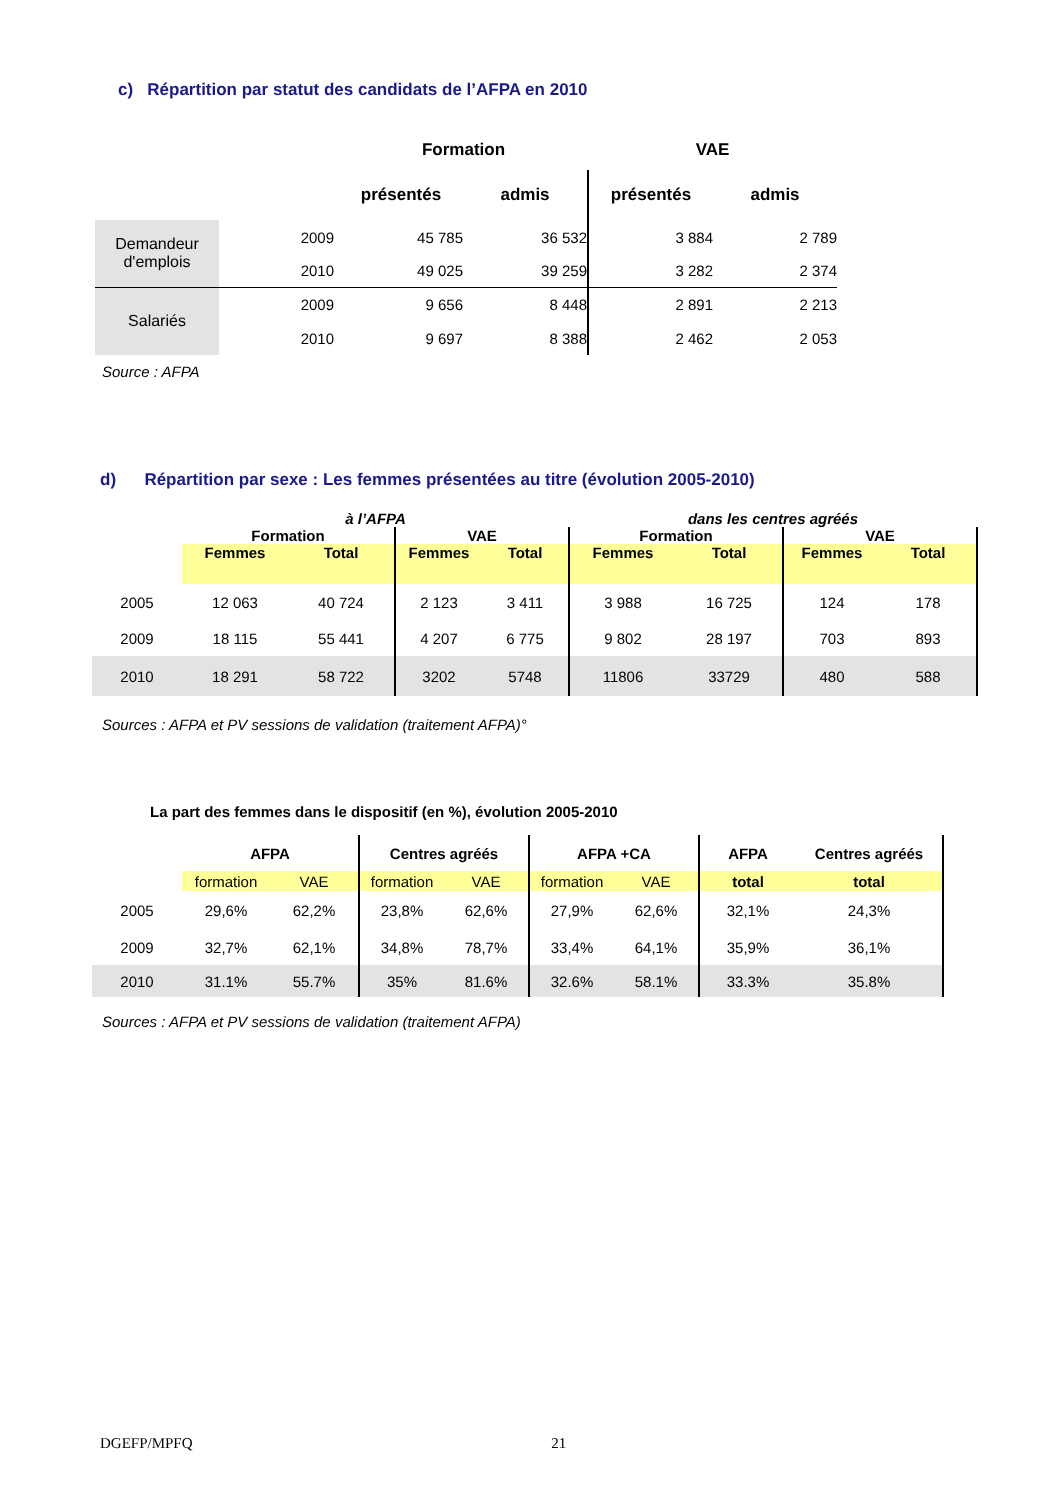c) Répartition par statut des candidats de l’AFPA en 2010
| | | Formation | | VAE | |
| | | présentés | admis | présentés | admis |
| Demandeur d'emplois | 2009 | 45 785 | 36 532 | 3 884 | 2 789 |
| | 2010 | 49 025 | 39 259 | 3 282 | 2 374 |
| Salariés | 2009 | 9 656 | 8 448 | 2 891 | 2 213 |
| | 2010 | 9 697 | 8 388 | 2 462 | 2 053 |
Source : AFPA
d) Répartition par sexe : Les femmes présentées au titre (évolution 2005-2010)
| | à l’AFPA | | | | dans les centres agréés | | | |
| | Formation | | VAE | | Formation | | VAE | |
| | Femmes | Total | Femmes | Total | Femmes | Total | Femmes | Total |
| 2005 | 12 063 | 40 724 | 2 123 | 3 411 | 3 988 | 16 725 | 124 | 178 |
| 2009 | 18 115 | 55 441 | 4 207 | 6 775 | 9 802 | 28 197 | 703 | 893 |
| 2010 | 18 291 | 58 722 | 3202 | 5748 | 11806 | 33729 | 480 | 588 |
Sources : AFPA et PV sessions de validation (traitement AFPA)°
La part des femmes dans le dispositif (en %), évolution 2005-2010
| | AFPA | | Centres agréés | | AFPA +CA | | AFPA | Centres agréés |
| | formation | VAE | formation | VAE | formation | VAE | total | total |
| 2005 | 29,6% | 62,2% | 23,8% | 62,6% | 27,9% | 62,6% | 32,1% | 24,3% |
| 2009 | 32,7% | 62,1% | 34,8% | 78,7% | 33,4% | 64,1% | 35,9% | 36,1% |
| 2010 | 31.1% | 55.7% | 35% | 81.6% | 32.6% | 58.1% | 33.3% | 35.8% |
Sources : AFPA et PV sessions de validation (traitement AFPA)
DGEFP/MPFQ 21